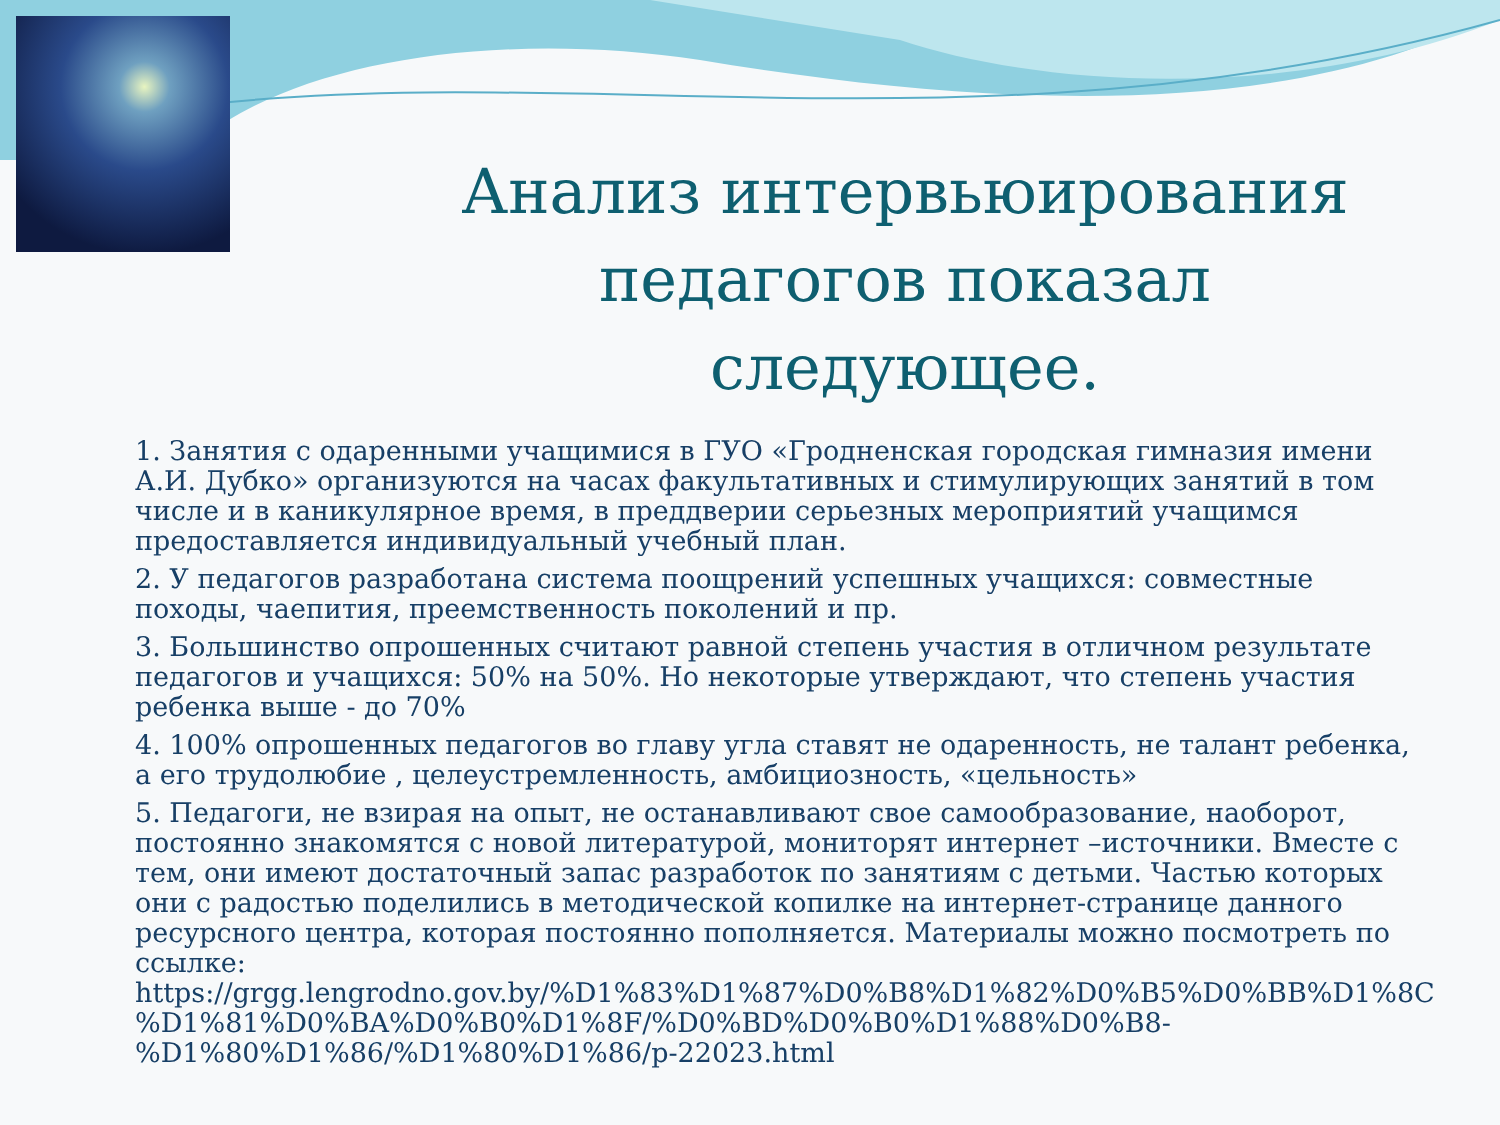Анализ интервьюирования педагогов показал следующее.
1. Занятия с одаренными учащимися в ГУО «Гродненская городская гимназия имени А.И. Дубко» организуются на часах факультативных и стимулирующих занятий в том числе и в каникулярное время, в преддверии серьезных мероприятий учащимся предоставляется индивидуальный учебный план.
2. У педагогов разработана система поощрений успешных учащихся: совместные походы, чаепития, преемственность поколений и пр.
3. Большинство опрошенных считают равной степень участия в отличном результате педагогов и учащихся: 50% на 50%. Но некоторые утверждают, что степень участия ребенка выше - до 70%
4. 100% опрошенных педагогов во главу угла ставят не одаренность, не талант ребенка, а его трудолюбие , целеустремленность, амбициозность, «цельность»
5. Педагоги, не взирая на опыт, не останавливают свое самообразование, наоборот, постоянно знакомятся с новой литературой, мониторят интернет –источники. Вместе с тем, они имеют достаточный запас разработок по занятиям с детьми. Частью которых они с радостью поделились в методической копилке на интернет-странице данного ресурсного центра, которая постоянно пополняется. Материалы можно посмотреть по ссылке: https://grgg.lengrodno.gov.by/%D1%83%D1%87%D0%B8%D1%82%D0%B5%D0%BB%D1%8C %D1%81%D0%BA%D0%B0%D1%8F/%D0%BD%D0%B0%D1%88%D0%B8-%D1%80%D1%86/%D1%80%D1%86/p-22023.html